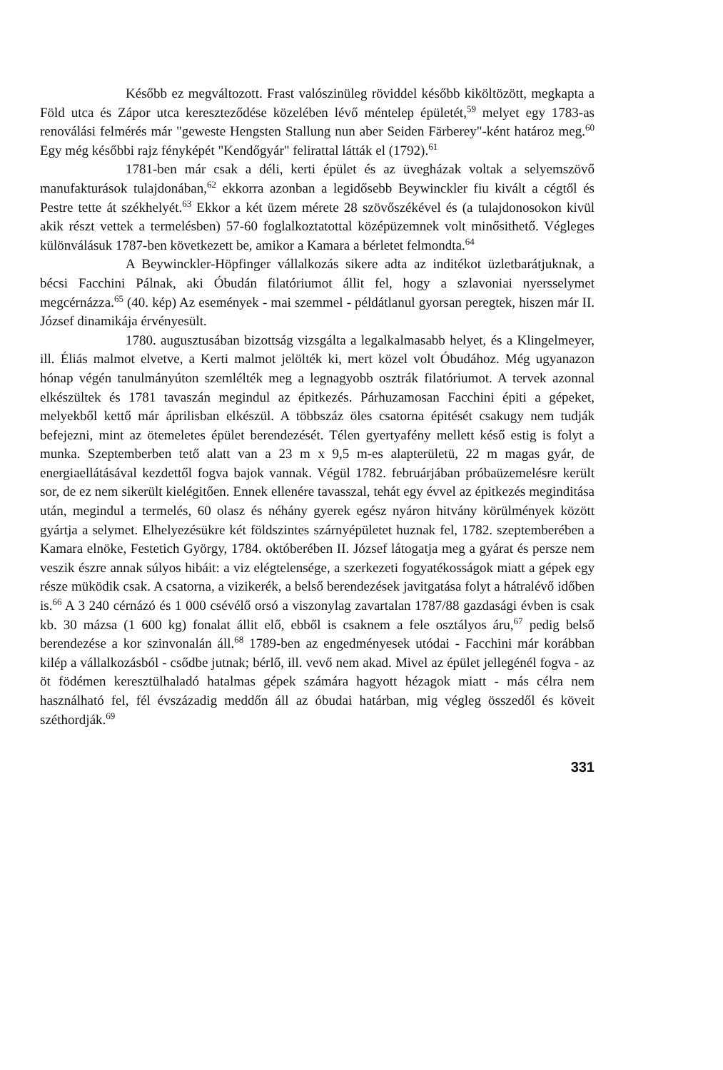Később ez megváltozott. Frast valószinüleg röviddel később kiköltözött, megkapta a Föld utca és Zápor utca kereszteződése közelében lévő méntelep épületét,<sup>59</sup> melyet egy 1783-as renoválási felmérés már "geweste Hengsten Stallung nun aber Seiden Färberey"-ként határoz meg.<sup>60</sup> Egy még későbbi rajz fényképét "Kendőgyár" felirattal látták el (1792).<sup>61</sup>
1781-ben már csak a déli, kerti épület és az üvegházak voltak a selyemszövő manufakturások tulajdonában,<sup>62</sup> ekkorra azonban a legidősebb Beywinckler fiu kivált a cégtől és Pestre tette át székhelyét.<sup>63</sup> Ekkor a két üzem mérete 28 szövőszékével és (a tulajdonosokon kivül akik részt vettek a termelésben) 57-60 foglalkoztatottal középüzemnek volt minősithető. Végleges különválásuk 1787-ben következett be, amikor a Kamara a bérletet felmondta.<sup>64</sup>
A Beywinckler-Höpfinger vállalkozás sikere adta az inditékot üzletbarátjuknak, a bécsi Facchini Pálnak, aki Óbudán filatóriumot állit fel, hogy a szlavoniai nyersselymet megcérnázza.<sup>65</sup> (40. kép) Az események - mai szemmel - példátlanul gyorsan peregtek, hiszen már II. József dinamikája érvényesült.
1780. augusztusában bizottság vizsgálta a legalkalmasabb helyet, és a Klingelmeyer, ill. Éliás malmot elvetve, a Kerti malmot jelölték ki, mert közel volt Óbudához. Még ugyanazon hónap végén tanulmányúton szemlélték meg a legnagyobb osztrák filatóriumot. A tervek azonnal elkészültek és 1781 tavaszán megindul az épitkezés. Párhuzamosan Facchini épiti a gépeket, melyekből kettő már áprilisban elkészül. A többszáz öles csatorna épitését csakugy nem tudják befejezni, mint az ötemeletes épület berendezését. Télen gyertyafény mellett késő estig is folyt a munka. Szeptemberben tető alatt van a 23 m x 9,5 m-es alapterületü, 22 m magas gyár, de energiaellátásával kezdettől fogva bajok vannak. Végül 1782. februárjában próbaüzemelésre került sor, de ez nem sikerült kielégitően. Ennek ellenére tavasszal, tehát egy évvel az épitkezés meginditása után, megindul a termelés, 60 olasz és néhány gyerek egész nyáron hitvány körülmények között gyártja a selymet. Elhelyezésükre két földszintes szárnyépületet huznak fel, 1782. szeptemberében a Kamara elnöke, Festetich György, 1784. októberében II. József látogatja meg a gyárat és persze nem veszik észre annak súlyos hibáit: a viz elégtelensége, a szerkezeti fogyatékosságok miatt a gépek egy része müködik csak. A csatorna, a vizikerék, a belső berendezések javitgatása folyt a hátralévő időben is.<sup>66</sup> A 3 240 cérnázó és 1 000 csévélő orsó a viszonylag zavartalan 1787/88 gazdasági évben is csak kb. 30 mázsa (1 600 kg) fonalat állit elő, ebből is csaknem a fele osztályos áru,<sup>67</sup> pedig belső berendezése a kor szinvonalán áll.<sup>68</sup> 1789-ben az engedményesek utódai - Facchini már korábban kilép a vállalkozásból - csődbe jutnak; bérlő, ill. vevő nem akad. Mivel az épület jellegénél fogva - az öt födémen keresztülhaladó hatalmas gépek számára hagyott hézagok miatt - más célra nem használható fel, fél évszázadig meddőn áll az óbudai határban, mig végleg összedől és köveit széthordják.<sup>69</sup>
331